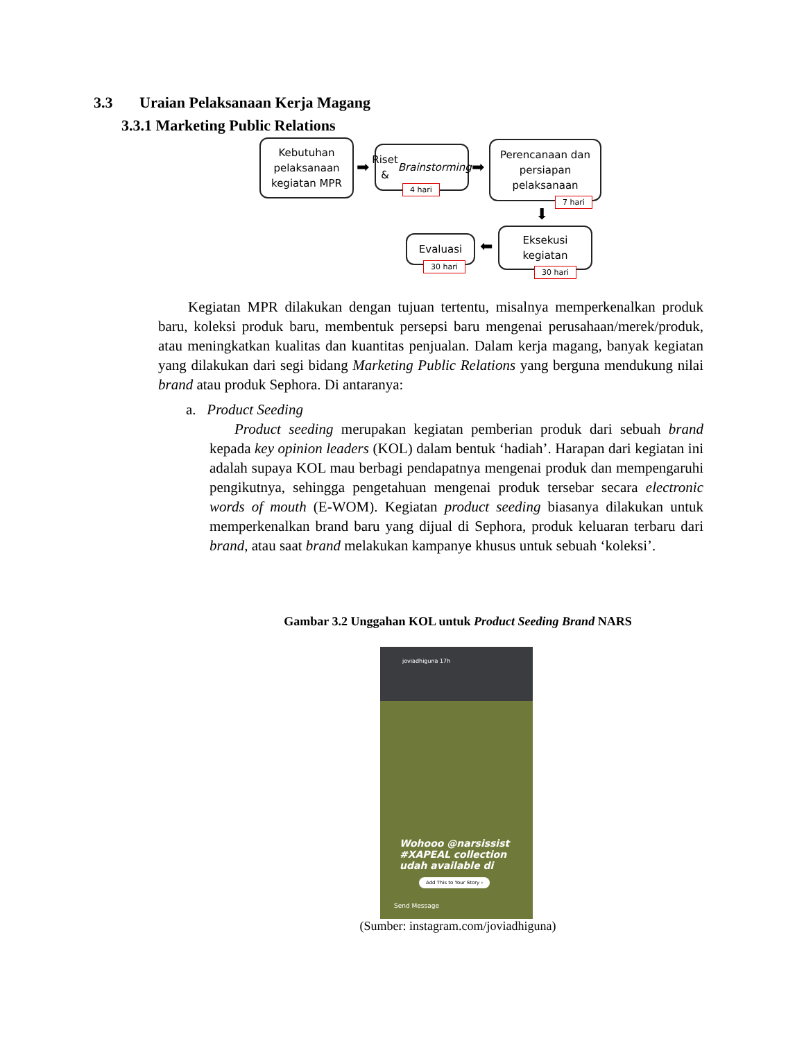3.3 Uraian Pelaksanaan Kerja Magang
3.3.1 Marketing Public Relations
Kebutuhan
pelaksanaan
kegiatan MPR
➡
Riset &
Brainstorming
4 hari
➡
Perencanaan dan
persiapan
pelaksanaan
7 hari
⬇
Eksekusi
kegiatan
30 hari
⬅
Evaluasi
30 hari
Kegiatan MPR dilakukan dengan tujuan tertentu, misalnya memperkenalkan produk baru, koleksi produk baru, membentuk persepsi baru mengenai perusahaan/merek/produk, atau meningkatkan kualitas dan kuantitas penjualan. Dalam kerja magang, banyak kegiatan yang dilakukan dari segi bidang Marketing Public Relations yang berguna mendukung nilai brand atau produk Sephora. Di antaranya:
a. Product Seeding
Product seeding merupakan kegiatan pemberian produk dari sebuah brand kepada key opinion leaders (KOL) dalam bentuk ‘hadiah’. Harapan dari kegiatan ini adalah supaya KOL mau berbagi pendapatnya mengenai produk dan mempengaruhi pengikutnya, sehingga pengetahuan mengenai produk tersebar secara electronic words of mouth (E-WOM). Kegiatan product seeding biasanya dilakukan untuk memperkenalkan brand baru yang dijual di Sephora, produk keluaran terbaru dari brand, atau saat brand melakukan kampanye khusus untuk sebuah ‘koleksi’.
Gambar 3.2 Unggahan KOL untuk Product Seeding Brand NARS
joviadhiguna 17h
Wohooo @narsissist
#XAPEAL collection
udah available di
Add This to Your Story ›
Send Message
(Sumber: instagram.com/joviadhiguna)